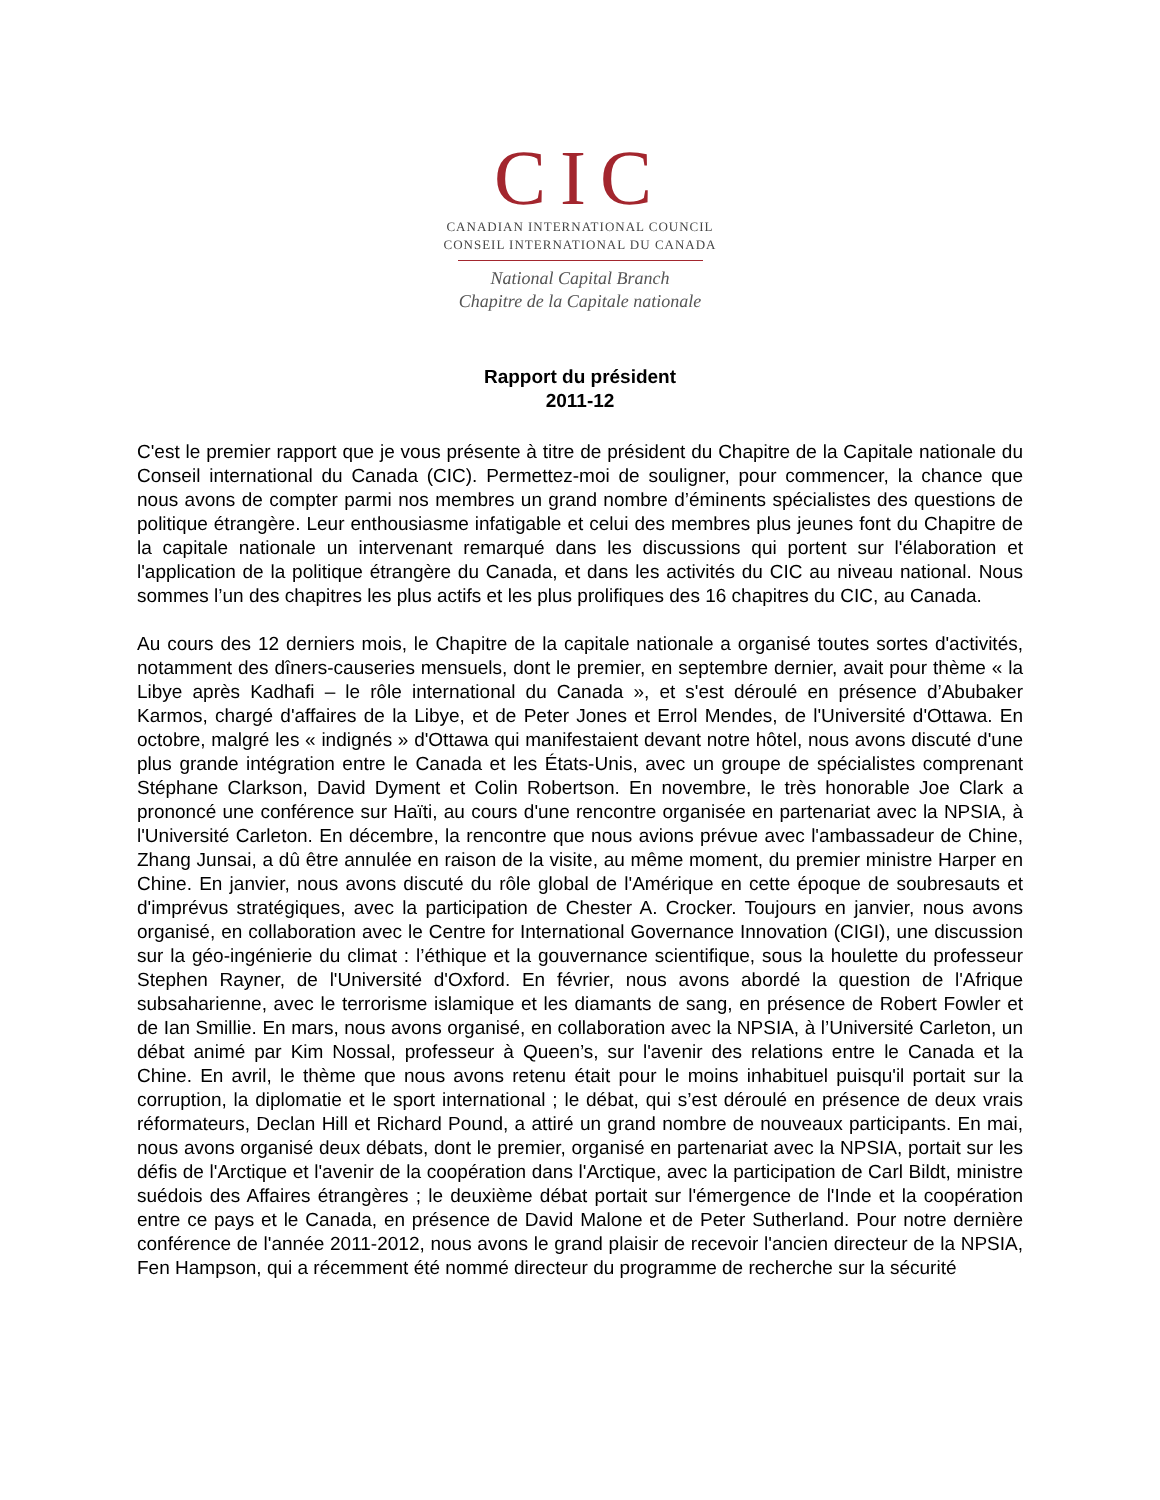CIC
CANADIAN INTERNATIONAL COUNCIL
CONSEIL INTERNATIONAL DU CANADA
National Capital Branch
Chapitre de la Capitale nationale
Rapport du président
2011-12
C'est le premier rapport que je vous présente à titre de président du Chapitre de la Capitale nationale du Conseil international du Canada (CIC). Permettez-moi de souligner, pour commencer, la chance que nous avons de compter parmi nos membres un grand nombre d’éminents spécialistes des questions de politique étrangère. Leur enthousiasme infatigable et celui des membres plus jeunes font du Chapitre de la capitale nationale un intervenant remarqué dans les discussions qui portent sur l'élaboration et l'application de la politique étrangère du Canada, et dans les activités du CIC au niveau national. Nous sommes l’un des chapitres les plus actifs et les plus prolifiques des 16 chapitres du CIC, au Canada.
Au cours des 12 derniers mois, le Chapitre de la capitale nationale a organisé toutes sortes d'activités, notamment des dîners-causeries mensuels, dont le premier, en septembre dernier, avait pour thème « la Libye après Kadhafi – le rôle international du Canada », et s'est déroulé en présence d’Abubaker Karmos, chargé d'affaires de la Libye, et de Peter Jones et Errol Mendes, de l'Université d'Ottawa. En octobre, malgré les « indignés » d'Ottawa qui manifestaient devant notre hôtel, nous avons discuté d'une plus grande intégration entre le Canada et les États-Unis, avec un groupe de spécialistes comprenant Stéphane Clarkson, David Dyment et Colin Robertson. En novembre, le très honorable Joe Clark a prononcé une conférence sur Haïti, au cours d'une rencontre organisée en partenariat avec la NPSIA, à l'Université Carleton. En décembre, la rencontre que nous avions prévue avec l'ambassadeur de Chine, Zhang Junsai, a dû être annulée en raison de la visite, au même moment, du premier ministre Harper en Chine. En janvier, nous avons discuté du rôle global de l'Amérique en cette époque de soubresauts et d'imprévus stratégiques, avec la participation de Chester A. Crocker. Toujours en janvier, nous avons organisé, en collaboration avec le Centre for International Governance Innovation (CIGI), une discussion sur la géo-ingénierie du climat : l’éthique et la gouvernance scientifique, sous la houlette du professeur Stephen Rayner, de l'Université d'Oxford. En février, nous avons abordé la question de l'Afrique subsaharienne, avec le terrorisme islamique et les diamants de sang, en présence de Robert Fowler et de Ian Smillie. En mars, nous avons organisé, en collaboration avec la NPSIA, à l’Université Carleton, un débat animé par Kim Nossal, professeur à Queen’s, sur l'avenir des relations entre le Canada et la Chine. En avril, le thème que nous avons retenu était pour le moins inhabituel puisqu'il portait sur la corruption, la diplomatie et le sport international ; le débat, qui s’est déroulé en présence de deux vrais réformateurs, Declan Hill et Richard Pound, a attiré un grand nombre de nouveaux participants. En mai, nous avons organisé deux débats, dont le premier, organisé en partenariat avec la NPSIA, portait sur les défis de l'Arctique et l'avenir de la coopération dans l'Arctique, avec la participation de Carl Bildt, ministre suédois des Affaires étrangères ; le deuxième débat portait sur l'émergence de l'Inde et la coopération entre ce pays et le Canada, en présence de David Malone et de Peter Sutherland. Pour notre dernière conférence de l'année 2011-2012, nous avons le grand plaisir de recevoir l'ancien directeur de la NPSIA, Fen Hampson, qui a récemment été nommé directeur du programme de recherche sur la sécurité